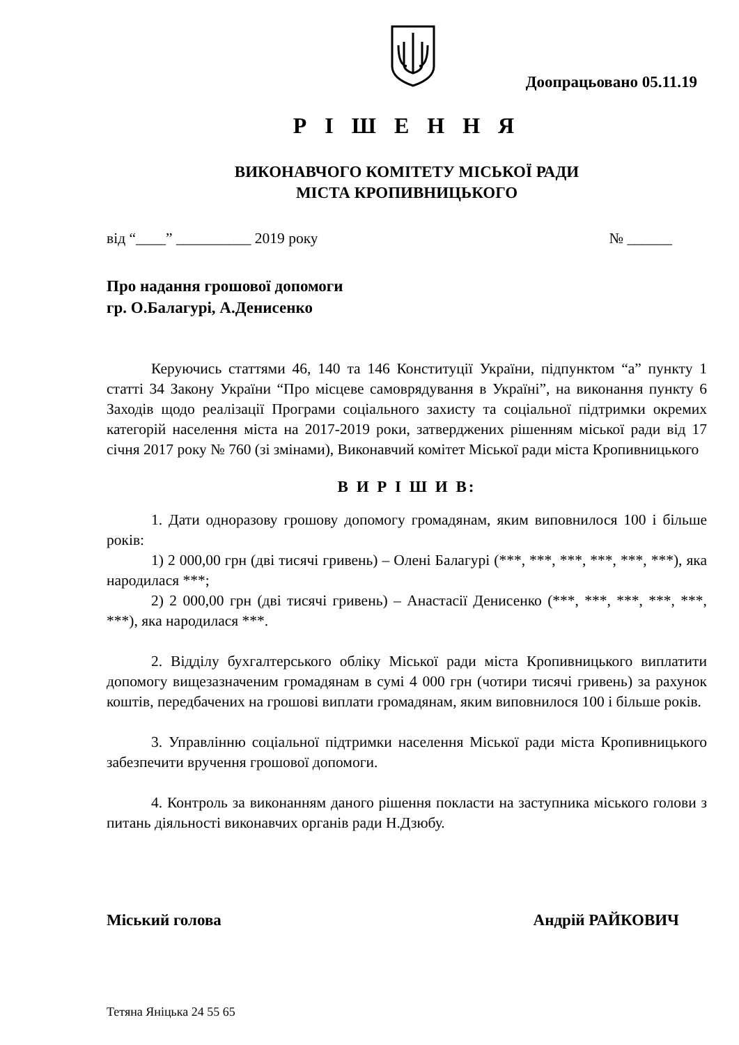Доопрацьовано 05.11.19
Р І Ш Е Н Н Я
ВИКОНАВЧОГО КОМІТЕТУ МІСЬКОЇ РАДИ
МІСТА КРОПИВНИЦЬКОГО
від “____” __________ 2019 року № ______
Про надання грошової допомоги
гр. О.Балагурі, А.Денисенко
Керуючись статтями 46, 140 та 146 Конституції України, підпунктом “а” пункту 1 статті 34 Закону України “Про місцеве самоврядування в Україні”, на виконання пункту 6 Заходів щодо реалізації Програми соціального захисту та соціальної підтримки окремих категорій населення міста на 2017-2019 роки, затверджених рішенням міської ради від 17 січня 2017 року № 760 (зі змінами), Виконавчий комітет Міської ради міста Кропивницького
В И Р І Ш И В:
1. Дати одноразову грошову допомогу громадянам, яким виповнилося 100 і більше років:
1) 2 000,00 грн (дві тисячі гривень) – Олені Балагурі (***, ***, ***, ***, ***, ***), яка народилася ***;
2) 2 000,00 грн (дві тисячі гривень) – Анастасії Денисенко (***, ***, ***, ***, ***, ***), яка народилася ***.
2. Відділу бухгалтерського обліку Міської ради міста Кропивницького виплатити допомогу вищезазначеним громадянам в сумі 4 000 грн (чотири тисячі гривень) за рахунок коштів, передбачених на грошові виплати громадянам, яким виповнилося 100 і більше років.
3. Управлінню соціальної підтримки населення Міської ради міста Кропивницького забезпечити вручення грошової допомоги.
4. Контроль за виконанням даного рішення покласти на заступника міського голови з питань діяльності виконавчих органів ради Н.Дзюбу.
Міський голова Андрій РАЙКОВИЧ
Тетяна Яніцька 24 55 65